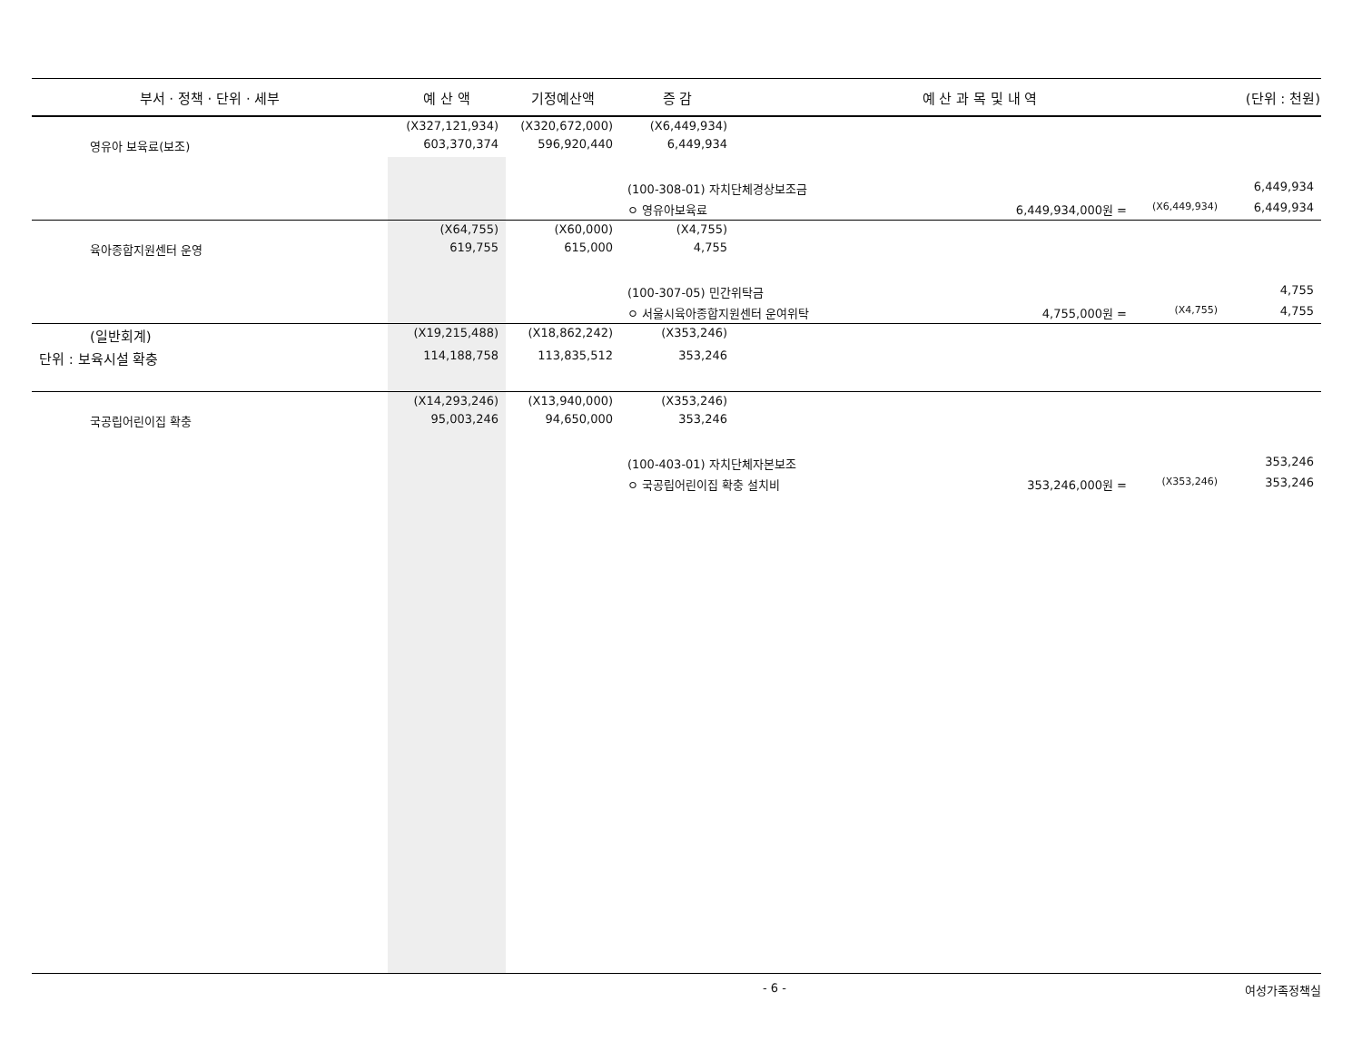| 부서 · 정책 · 단위 · 세부 | 예 산 액 | 기정예산액 | 증 감 | 예 산 과 목 및 내 역 | | (단위 : 천원) |
| --- | --- | --- | --- | --- | --- | --- |
| | (X327,121,934) | (X320,672,000) | (X6,449,934) | | | |
| 영유아 보육료(보조) | 603,370,374 | 596,920,440 | 6,449,934 | | | |
| | | | (100-308-01) 자치단체경상보조금 | | | 6,449,934 |
| | | | ㅇ 영유아보육료 6,449,934,000원 = | | (X6,449,934) | 6,449,934 |
| | (X64,755) | (X60,000) | (X4,755) | | | |
| 육아종합지원센터 운영 | 619,755 | 615,000 | 4,755 | | | |
| | | | (100-307-05) 민간위탁금 | | | 4,755 |
| | | | ㅇ 서울시육아종합지원센터 운여위탁 4,755,000원 = | | (X4,755) | 4,755 |
| (일반회계) | (X19,215,488) | (X18,862,242) | (X353,246) | | | |
| 단위 : 보육시설 확충 | 114,188,758 | 113,835,512 | 353,246 | | | |
| | (X14,293,246) | (X13,940,000) | (X353,246) | | | |
| 국공립어린이집 확충 | 95,003,246 | 94,650,000 | 353,246 | | | |
| | | | (100-403-01) 자치단체자본보조 | | | 353,246 |
| | | | ㅇ 국공립어린이집 확충 설치비 353,246,000원 = | | (X353,246) | 353,246 |
- 6 - 여성가족정책실